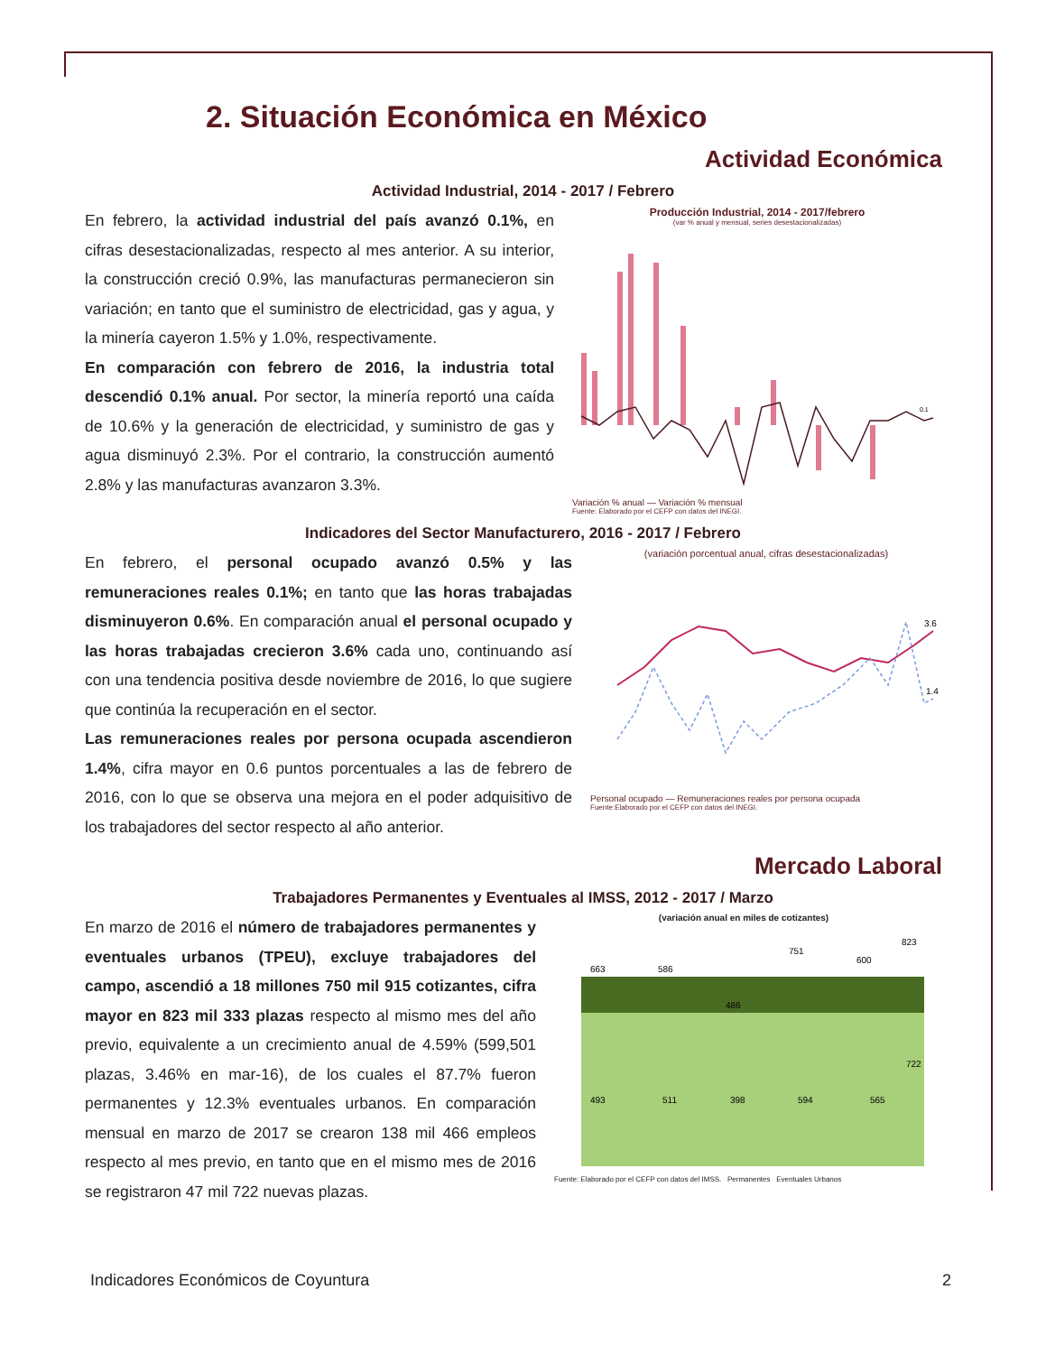2. Situación Económica en México
Actividad Económica
Actividad Industrial, 2014 - 2017 / Febrero
En febrero, la actividad industrial del país avanzó 0.1%, en cifras desestacionalizadas, respecto al mes anterior. A su interior, la construcción creció 0.9%, las manufacturas permanecieron sin variación; en tanto que el suministro de electricidad, gas y agua, y la minería cayeron 1.5% y 1.0%, respectivamente.
En comparación con febrero de 2016, la industria total descendió 0.1% anual. Por sector, la minería reportó una caída de 10.6% y la generación de electricidad, y suministro de gas y agua disminuyó 2.3%. Por el contrario, la construcción aumentó 2.8% y las manufacturas avanzaron 3.3%.
Producción Industrial, 2014 - 2017/febrero
(var % anual y mensual, series desestacionalizadas)
0.1
Variación % anual — Variación % mensual
Fuente: Elaborado por el CEFP con datos del INEGI.
Indicadores del Sector Manufacturero, 2016 - 2017 / Febrero
En febrero, el personal ocupado avanzó 0.5% y las remuneraciones reales 0.1%; en tanto que las horas trabajadas disminuyeron 0.6%. En comparación anual el personal ocupado y las horas trabajadas crecieron 3.6% cada uno, continuando así con una tendencia positiva desde noviembre de 2016, lo que sugiere que continúa la recuperación en el sector.
Las remuneraciones reales por persona ocupada ascendieron 1.4%, cifra mayor en 0.6 puntos porcentuales a las de febrero de 2016, con lo que se observa una mejora en el poder adquisitivo de los trabajadores del sector respecto al año anterior.
(variación porcentual anual, cifras desestacionalizadas)
3.6
1.4
Personal ocupado — Remuneraciones reales por persona ocupada
Fuente:Elaborado por el CEFP con datos del INEGI.
Mercado Laboral
Trabajadores Permanentes y Eventuales al IMSS, 2012 - 2017 / Marzo
En marzo de 2016 el número de trabajadores permanentes y eventuales urbanos (TPEU), excluye trabajadores del campo, ascendió a 18 millones 750 mil 915 cotizantes, cifra mayor en 823 mil 333 plazas respecto al mismo mes del año previo, equivalente a un crecimiento anual de 4.59% (599,501 plazas, 3.46% en mar-16), de los cuales el 87.7% fueron permanentes y 12.3% eventuales urbanos. En comparación mensual en marzo de 2017 se crearon 138 mil 466 empleos respecto al mes previo, en tanto que en el mismo mes de 2016 se registraron 47 mil 722 nuevas plazas.
(variación anual en miles de cotizantes)
663
586
486
751
600
823
493
511
398
594
565
722
Fuente: Elaborado por el CEFP con datos del IMSS. Permanentes Eventuales Urbanos
Indicadores Económicos de Coyuntura 2